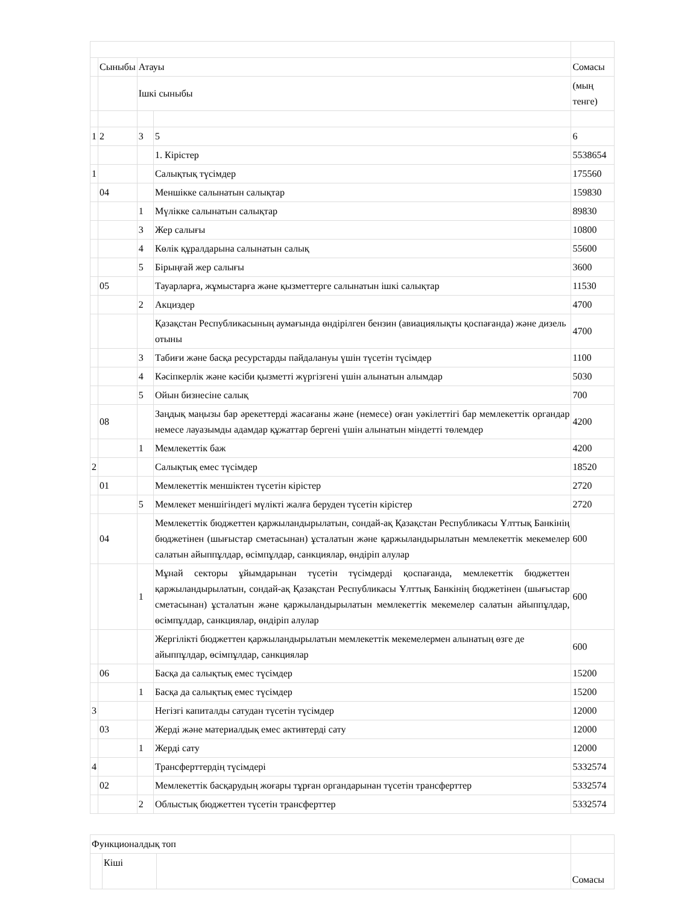| | Сыныбы | Атауы | | Сомасы |
| | | Ішкі сыныбы | | (мың тенге) |
| 1 | 2 | 3 | 5 | 6 |
| | | | 1. Кірістер | 5538654 |
| 1 | | | Салықтық түсімдер | 175560 |
| | 04 | | Меншікке салынатын салықтар | 159830 |
| | | 1 | Мүлікке салынатын салықтар | 89830 |
| | | 3 | Жер салығы | 10800 |
| | | 4 | Көлік құралдарына салынатын салық | 55600 |
| | | 5 | Бірыңғай жер салығы | 3600 |
| | 05 | | Тауарларға, жұмыстарға және қызметтерге салынатын ішкі салықтар | 11530 |
| | | 2 | Акциздер | 4700 |
| | | | Қазақстан Республикасының аумағында өндірілген бензин (авиациялықты қоспағанда) және дизель отыны | 4700 |
| | | 3 | Табиғи және басқа ресурстарды пайдалануы үшін түсетін түсімдер | 1100 |
| | | 4 | Кәсіпкерлік және кәсіби қызметті жүргізгені үшін алынатын алымдар | 5030 |
| | | 5 | Ойын бизнесіне салық | 700 |
| | 08 | | Заңдық маңызы бар әрекеттерді жасағаны және (немесе) оған уәкілеттігі бар мемлекеттік органдар немесе лауазымды адамдар құжаттар бергені үшін алынатын міндетті төлемдер | 4200 |
| | | 1 | Мемлекеттік баж | 4200 |
| 2 | | | Салықтық емес түсімдер | 18520 |
| | 01 | | Мемлекеттік меншіктен түсетін кірістер | 2720 |
| | | 5 | Мемлекет меншігіндегі мүлікті жалға беруден түсетін кірістер | 2720 |
| | 04 | | Мемлекеттік бюджеттен қаржыландырылатын, сондай-ақ Қазақстан Республикасы Ұлттық Банкінің бюджетінен (шығыстар сметасынан) ұсталатын және қаржыландырылатын мемлекеттік мекемелер салатын айыппұлдар, өсімпұлдар, санкциялар, өндіріп алулар | 600 |
| | | 1 | Мұнай секторы ұйымдарынан түсетін түсімдерді қоспағанда, мемлекеттік бюджеттен қаржыландырылатын, сондай-ақ Қазақстан Республикасы Ұлттық Банкінің бюджетінен (шығыстар сметасынан) ұсталатын және қаржыландырылатын мемлекеттік мекемелер салатын айыппұлдар, өсімпұлдар, санкциялар, өндіріп алулар | 600 |
| | | | Жергілікті бюджеттен қаржыландырылатын мемлекеттік мекемелермен алынатың өзге де айыппұлдар, өсімпұлдар, санкциялар | 600 |
| | 06 | | Басқа да салықтық емес түсімдер | 15200 |
| | | 1 | Басқа да салықтық емес түсімдер | 15200 |
| 3 | | | Негізгі капиталды сатудан түсетін түсімдер | 12000 |
| | 03 | | Жерді және материалдық емес активтерді сату | 12000 |
| | | 1 | Жерді сату | 12000 |
| 4 | | | Трансферттердің түсімдері | 5332574 |
| | 02 | | Мемлекеттік басқарудың жоғары тұрған органдарынан түсетін трансферттер | 5332574 |
| | | 2 | Облыстық бюджеттен түсетін трансферттер | 5332574 |
| Функционалдық топ | | | |
| | Кіші | | Сомасы |